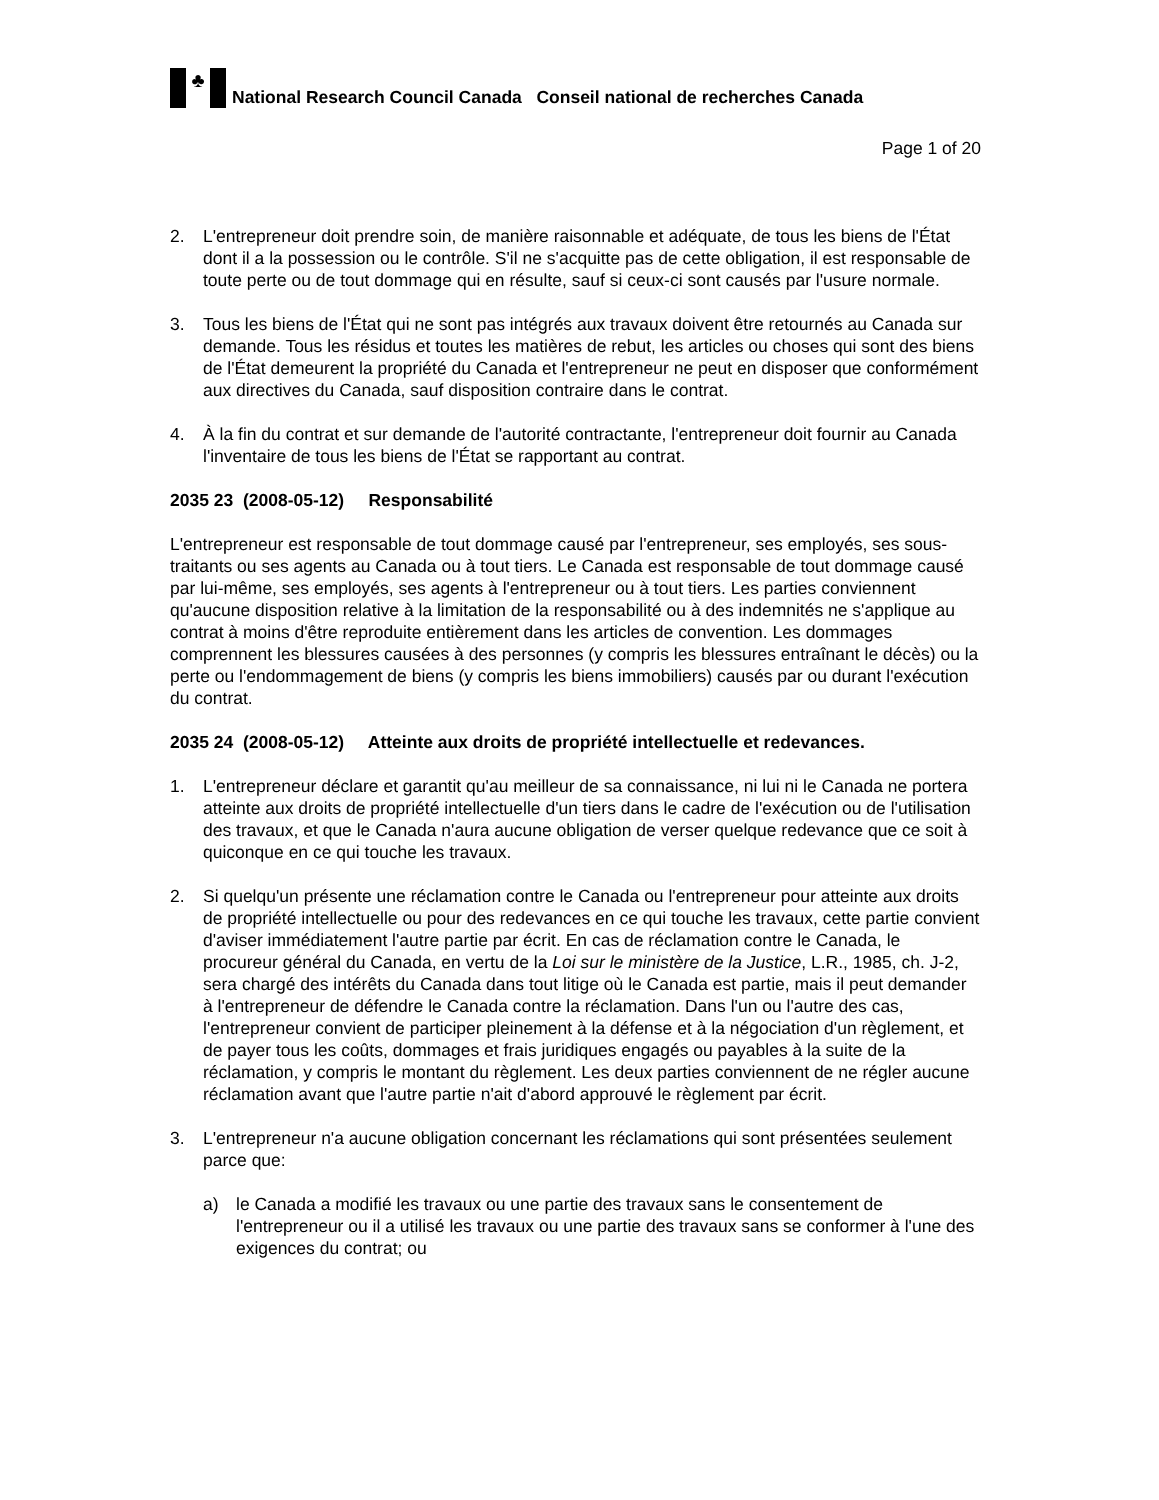♣
National Research Council Canada Conseil national de recherches Canada
Page 1 of 20
2. L'entrepreneur doit prendre soin, de manière raisonnable et adéquate, de tous les biens de l'État dont il a la possession ou le contrôle. S'il ne s'acquitte pas de cette obligation, il est responsable de toute perte ou de tout dommage qui en résulte, sauf si ceux-ci sont causés par l'usure normale.
3. Tous les biens de l'État qui ne sont pas intégrés aux travaux doivent être retournés au Canada sur demande. Tous les résidus et toutes les matières de rebut, les articles ou choses qui sont des biens de l'État demeurent la propriété du Canada et l'entrepreneur ne peut en disposer que conformément aux directives du Canada, sauf disposition contraire dans le contrat.
4. À la fin du contrat et sur demande de l'autorité contractante, l'entrepreneur doit fournir au Canada l'inventaire de tous les biens de l'État se rapportant au contrat.
2035 23 (2008-05-12) Responsabilité
L'entrepreneur est responsable de tout dommage causé par l'entrepreneur, ses employés, ses sous-traitants ou ses agents au Canada ou à tout tiers. Le Canada est responsable de tout dommage causé par lui-même, ses employés, ses agents à l'entrepreneur ou à tout tiers. Les parties conviennent qu'aucune disposition relative à la limitation de la responsabilité ou à des indemnités ne s'applique au contrat à moins d'être reproduite entièrement dans les articles de convention. Les dommages comprennent les blessures causées à des personnes (y compris les blessures entraînant le décès) ou la perte ou l'endommagement de biens (y compris les biens immobiliers) causés par ou durant l'exécution du contrat.
2035 24 (2008-05-12) Atteinte aux droits de propriété intellectuelle et redevances.
1. L'entrepreneur déclare et garantit qu'au meilleur de sa connaissance, ni lui ni le Canada ne portera atteinte aux droits de propriété intellectuelle d'un tiers dans le cadre de l'exécution ou de l'utilisation des travaux, et que le Canada n'aura aucune obligation de verser quelque redevance que ce soit à quiconque en ce qui touche les travaux.
2. Si quelqu'un présente une réclamation contre le Canada ou l'entrepreneur pour atteinte aux droits de propriété intellectuelle ou pour des redevances en ce qui touche les travaux, cette partie convient d'aviser immédiatement l'autre partie par écrit. En cas de réclamation contre le Canada, le procureur général du Canada, en vertu de la Loi sur le ministère de la Justice, L.R., 1985, ch. J-2, sera chargé des intérêts du Canada dans tout litige où le Canada est partie, mais il peut demander à l'entrepreneur de défendre le Canada contre la réclamation. Dans l'un ou l'autre des cas, l'entrepreneur convient de participer pleinement à la défense et à la négociation d'un règlement, et de payer tous les coûts, dommages et frais juridiques engagés ou payables à la suite de la réclamation, y compris le montant du règlement. Les deux parties conviennent de ne régler aucune réclamation avant que l'autre partie n'ait d'abord approuvé le règlement par écrit.
3. L'entrepreneur n'a aucune obligation concernant les réclamations qui sont présentées seulement parce que:
a) le Canada a modifié les travaux ou une partie des travaux sans le consentement de l'entrepreneur ou il a utilisé les travaux ou une partie des travaux sans se conformer à l'une des exigences du contrat; ou